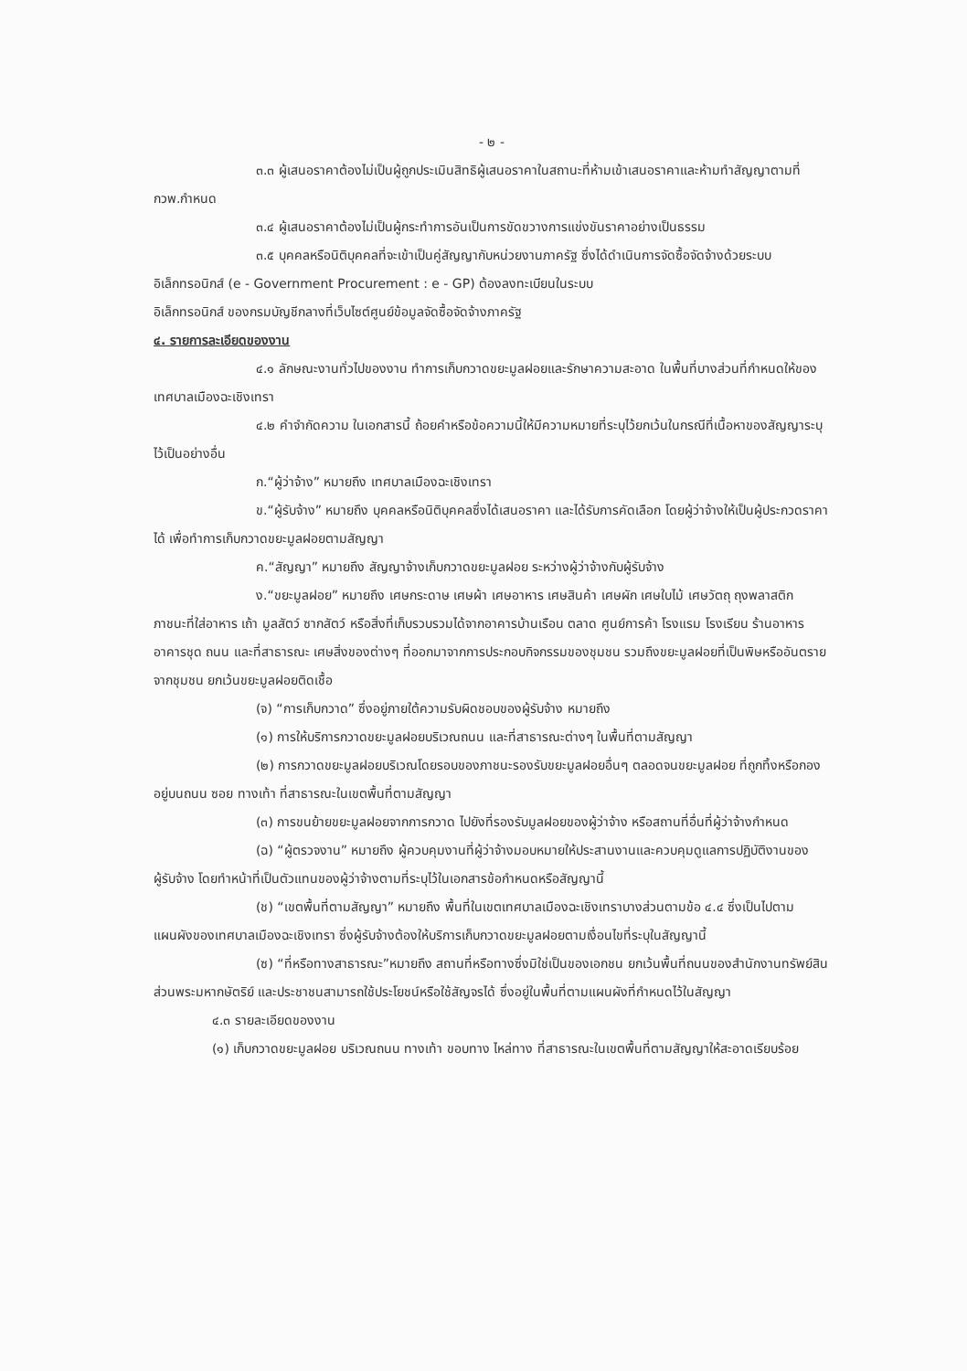- ๒ -
๓.๓ ผู้เสนอราคาต้องไม่เป็นผู้ถูกประเมินสิทธิผู้เสนอราคาในสถานะที่ห้ามเข้าเสนอราคาและห้ามทำสัญญาตามที่ กวพ.กำหนด
๓.๔ ผู้เสนอราคาต้องไม่เป็นผู้กระทำการอันเป็นการขัดขวางการแข่งขันราคาอย่างเป็นธรรม
๓.๕ บุคคลหรือนิติบุคคลที่จะเข้าเป็นคู่สัญญากับหน่วยงานภาครัฐ ซึ่งได้ดำเนินการจัดซื้อจัดจ้างด้วยระบบอิเล็กทรอนิกส์ (e - Government Procurement : e - GP) ต้องลงทะเบียนในระบบ
อิเล็กทรอนิกส์ ของกรมบัญชีกลางที่เว็บไซต์ศูนย์ข้อมูลจัดซื้อจัดจ้างภาครัฐ
๔. รายการละเอียดของงาน
๔.๑ ลักษณะงานทั่วไปของงาน ทำการเก็บกวาดขยะมูลฝอยและรักษาความสะอาด ในพื้นที่บางส่วนที่กำหนดให้ของเทศบาลเมืองฉะเชิงเทรา
๔.๒ คำจำกัดความ ในเอกสารนี้ ถ้อยคำหรือข้อความนี้ให้มีความหมายที่ระบุไว้ยกเว้นในกรณีที่เนื้อหาของสัญญาระบุไว้เป็นอย่างอื่น
ก.“ผู้ว่าจ้าง” หมายถึง เทศบาลเมืองฉะเชิงเทรา
ข.“ผู้รับจ้าง” หมายถึง บุคคลหรือนิติบุคคลซึ่งได้เสนอราคา และได้รับการคัดเลือก โดยผู้ว่าจ้างให้เป็นผู้ประกวดราคาได้ เพื่อทำการเก็บกวาดขยะมูลฝอยตามสัญญา
ค.“สัญญา” หมายถึง สัญญาจ้างเก็บกวาดขยะมูลฝอย ระหว่างผู้ว่าจ้างกับผู้รับจ้าง
ง.“ขยะมูลฝอย” หมายถึง เศษกระดาษ เศษผ้า เศษอาหาร เศษสินค้า เศษผัก เศษใบไม้ เศษวัตถุ ถุงพลาสติก ภาชนะที่ใส่อาหาร เถ้า มูลสัตว์ ซากสัตว์ หรือสิ่งที่เก็บรวบรวมได้จากอาคารบ้านเรือน ตลาด ศูนย์การค้า โรงแรม โรงเรียน ร้านอาหาร อาคารชุด ถนน และที่สาธารณะ เศษสิ่งของต่างๆ ที่ออกมาจากการประกอบกิจกรรมของชุมชน รวมถึงขยะมูลฝอยที่เป็นพิษหรืออันตรายจากชุมชน ยกเว้นขยะมูลฝอยติดเชื้อ
(จ) “การเก็บกวาด” ซึ่งอยู่ภายใต้ความรับผิดชอบของผู้รับจ้าง หมายถึง
(๑) การให้บริการกวาดขยะมูลฝอยบริเวณถนน และที่สาธารณะต่างๆ ในพื้นที่ตามสัญญา
(๒) การกวาดขยะมูลฝอยบริเวณโดยรอบของภาชนะรองรับขยะมูลฝอยอื่นๆ ตลอดจนขยะมูลฝอย ที่ถูกทิ้งหรือกองอยู่บนถนน ซอย ทางเท้า ที่สาธารณะในเขตพื้นที่ตามสัญญา
(๓) การขนย้ายขยะมูลฝอยจากการกวาด ไปยังที่รองรับมูลฝอยของผู้ว่าจ้าง หรือสถานที่อื่นที่ผู้ว่าจ้างกำหนด
(ฉ) “ผู้ตรวจงาน” หมายถึง ผู้ควบคุมงานที่ผู้ว่าจ้างมอบหมายให้ประสานงานและควบคุมดูแลการปฏิบัติงานของผู้รับจ้าง โดยทำหน้าที่เป็นตัวแทนของผู้ว่าจ้างตามที่ระบุไว้ในเอกสารข้อกำหนดหรือสัญญานี้
(ช) “เขตพื้นที่ตามสัญญา” หมายถึง พื้นที่ในเขตเทศบาลเมืองฉะเชิงเทราบางส่วนตามข้อ ๔.๔ ซึ่งเป็นไปตามแผนผังของเทศบาลเมืองฉะเชิงเทรา ซึ่งผู้รับจ้างต้องให้บริการเก็บกวาดขยะมูลฝอยตามเงื่อนไขที่ระบุในสัญญานี้
(ซ) “ที่หรือทางสาธารณะ”หมายถึง สถานที่หรือทางซึ่งมิใช่เป็นของเอกชน ยกเว้นพื้นที่ถนนของสำนักงานทรัพย์สินส่วนพระมหากษัตริย์ และประชาชนสามารถใช้ประโยชน์หรือใช้สัญจรได้ ซึ่งอยู่ในพื้นที่ตามแผนผังที่กำหนดไว้ในสัญญา
๔.๓ รายละเอียดของงาน
(๑) เก็บกวาดขยะมูลฝอย บริเวณถนน ทางเท้า ขอบทาง ไหล่ทาง ที่สาธารณะในเขตพื้นที่ตามสัญญาให้สะอาดเรียบร้อย